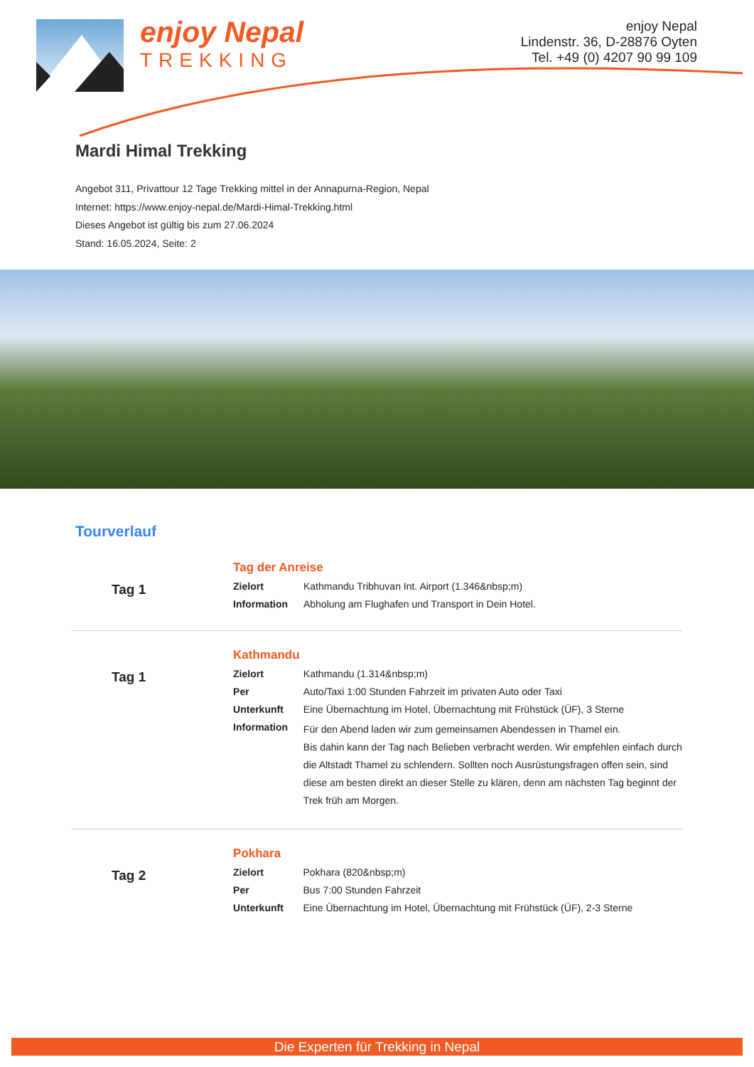enjoy Nepal
TREKKING
enjoy Nepal
Lindenstr. 36, D-28876 Oyten
Tel. +49 (0) 4207 90 99 109
Mardi Himal Trekking
Angebot 311, Privattour 12 Tage Trekking mittel in der Annapurna-Region, Nepal
Internet: https://www.enjoy-nepal.de/Mardi-Himal-Trekking.html
Dieses Angebot ist gültig bis zum 27.06.2024
Stand: 16.05.2024, Seite: 2
Tourverlauf
Tag 1
Tag der Anreise
| Zielort | Kathmandu Tribhuvan Int. Airport (1.346&nbsp;m) |
| Information | Abholung am Flughafen und Transport in Dein Hotel. |
Tag 1
Kathmandu
| Zielort | Kathmandu (1.314&nbsp;m) |
| Per | Auto/Taxi 1:00 Stunden Fahrzeit im privaten Auto oder Taxi |
| Unterkunft | Eine Übernachtung im Hotel, Übernachtung mit Frühstück (ÜF), 3 Sterne |
| Information | Für den Abend laden wir zum gemeinsamen Abendessen in Thamel ein. Bis dahin kann der Tag nach Belieben verbracht werden. Wir empfehlen einfach durch die Altstadt Thamel zu schlendern. Sollten noch Ausrüstungsfragen offen sein, sind diese am besten direkt an dieser Stelle zu klären, denn am nächsten Tag beginnt der Trek früh am Morgen. |
Tag 2
Pokhara
| Zielort | Pokhara (820&nbsp;m) |
| Per | Bus 7:00 Stunden Fahrzeit |
| Unterkunft | Eine Übernachtung im Hotel, Übernachtung mit Frühstück (ÜF), 2-3 Sterne |
Die Experten für Trekking in Nepal